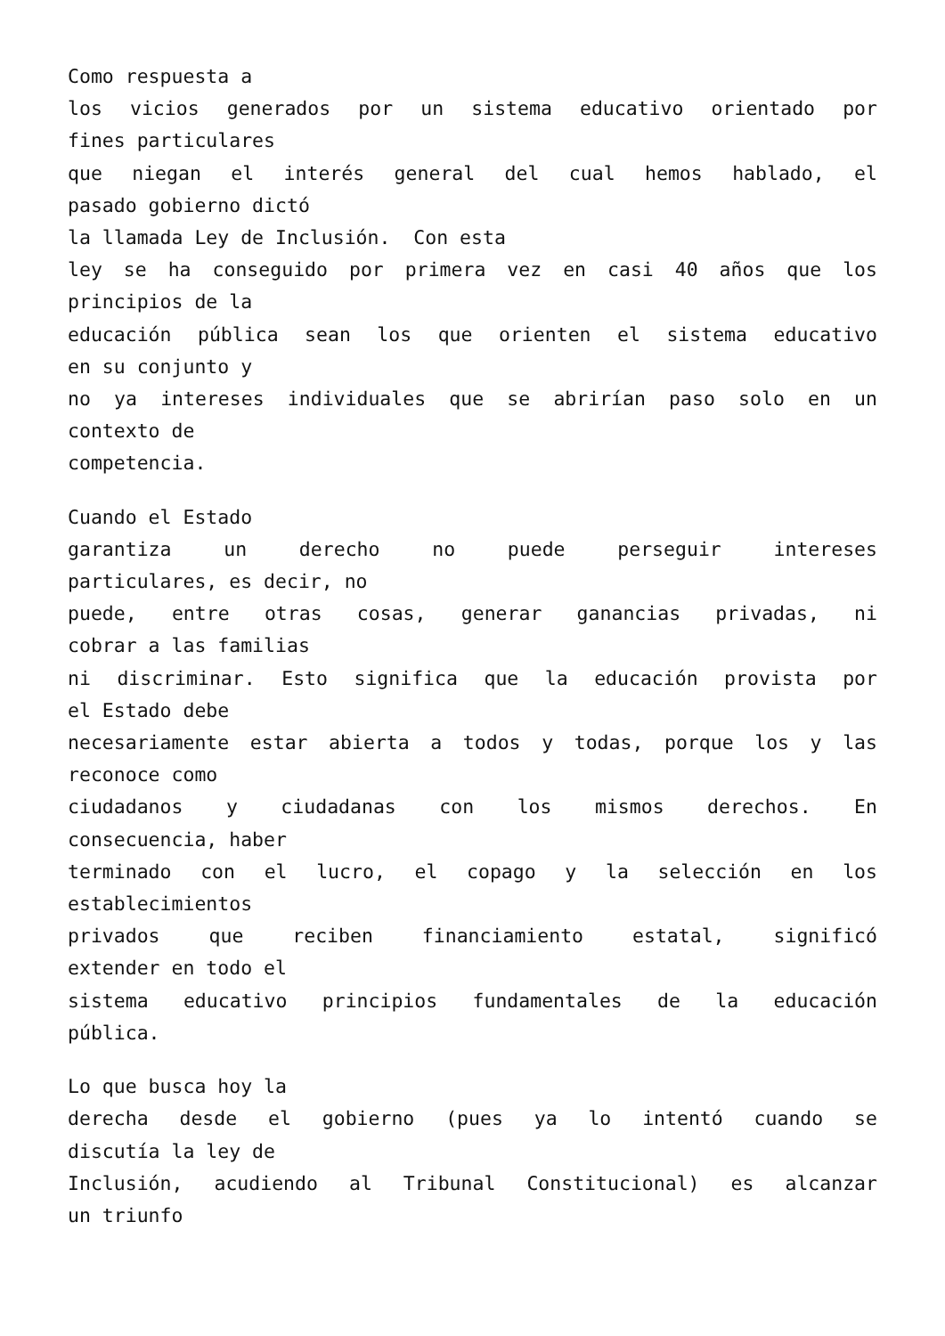Como respuesta a
los vicios generados por un sistema educativo orientado por
fines particulares
que niegan el interés general del cual hemos hablado, el
pasado gobierno dictó
la llamada Ley de Inclusión. Con esta
ley se ha conseguido por primera vez en casi 40 años que los
principios de la
educación pública sean los que orienten el sistema educativo
en su conjunto y
no ya intereses individuales que se abrirían paso solo en un
contexto de
competencia.
Cuando el Estado
garantiza un derecho no puede perseguir intereses
particulares, es decir, no
puede, entre otras cosas, generar ganancias privadas, ni
cobrar a las familias
ni discriminar. Esto significa que la educación provista por
el Estado debe
necesariamente estar abierta a todos y todas, porque los y las
reconoce como
ciudadanos y ciudadanas con los mismos derechos. En
consecuencia, haber
terminado con el lucro, el copago y la selección en los
establecimientos
privados que reciben financiamiento estatal, significó
extender en todo el
sistema educativo principios fundamentales de la educación
pública.
Lo que busca hoy la
derecha desde el gobierno (pues ya lo intentó cuando se
discutía la ley de
Inclusión, acudiendo al Tribunal Constitucional) es alcanzar
un triunfo